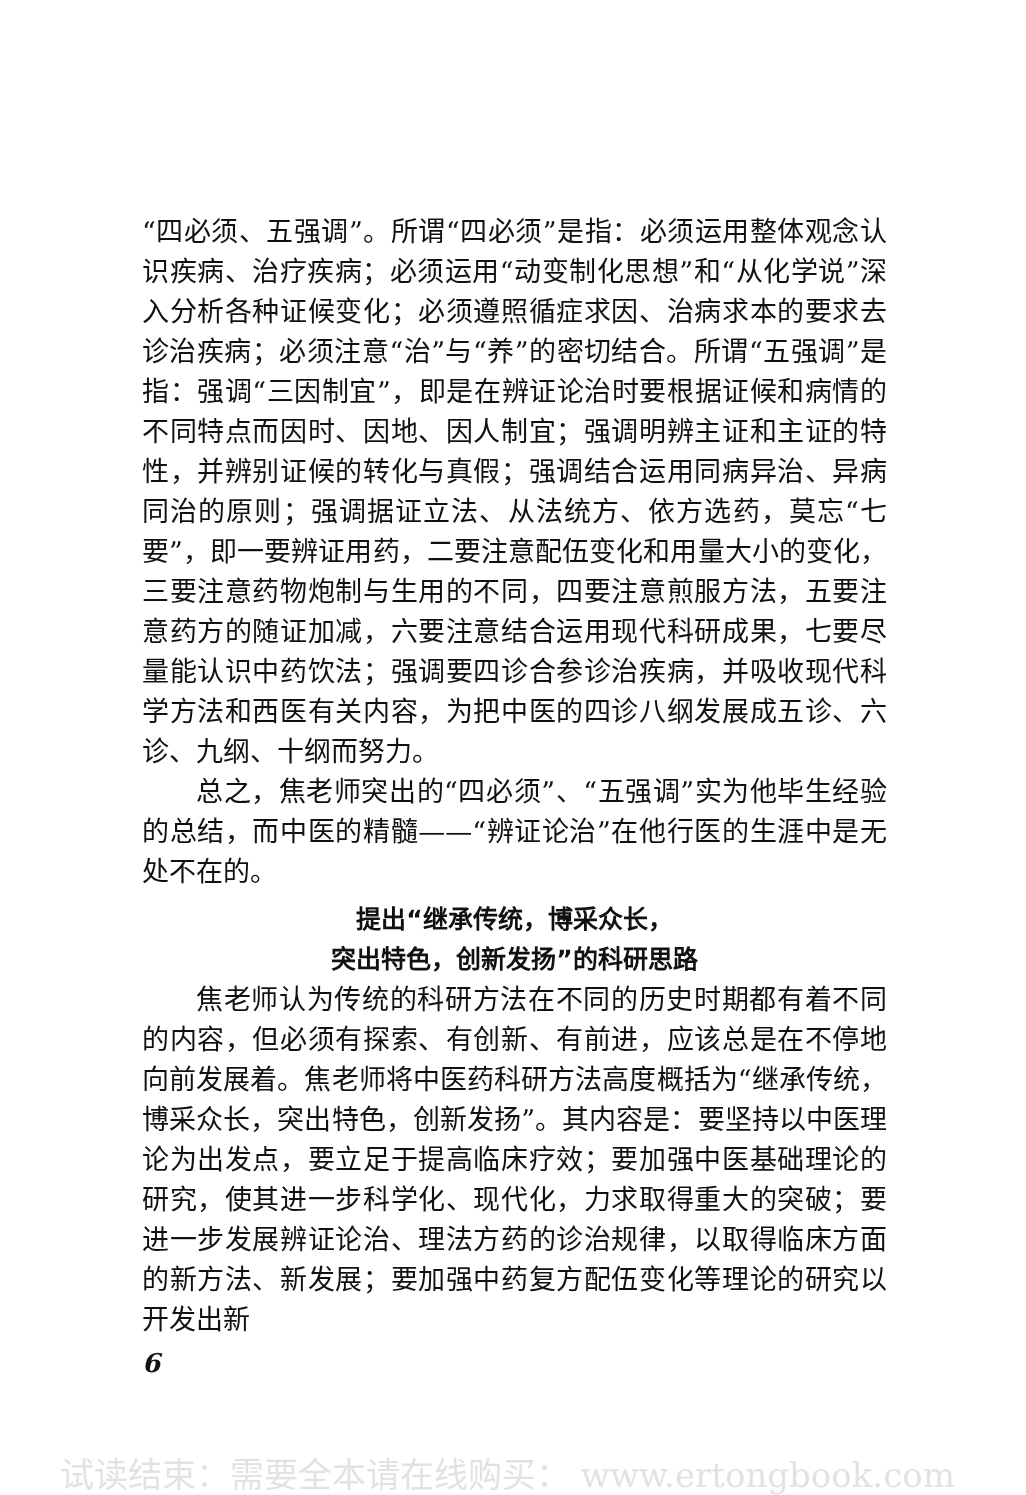“四必须、五强调”。所谓“四必须”是指：必须运用整体观念认识疾病、治疗疾病；必须运用“动变制化思想”和“从化学说”深入分析各种证候变化；必须遵照循症求因、治病求本的要求去诊治疾病；必须注意“治”与“养”的密切结合。所谓“五强调”是指：强调“三因制宜”，即是在辨证论治时要根据证候和病情的不同特点而因时、因地、因人制宜；强调明辨主证和主证的特性，并辨别证候的转化与真假；强调结合运用同病异治、异病同治的原则；强调据证立法、从法统方、依方选药，莫忘“七要”，即一要辨证用药，二要注意配伍变化和用量大小的变化，三要注意药物炮制与生用的不同，四要注意煎服方法，五要注意药方的随证加减，六要注意结合运用现代科研成果，七要尽量能认识中药饮法；强调要四诊合参诊治疾病，并吸收现代科学方法和西医有关内容，为把中医的四诊八纲发展成五诊、六诊、九纲、十纲而努力。
总之，焦老师突出的“四必须”、“五强调”实为他毕生经验的总结，而中医的精髓——“辨证论治”在他行医的生涯中是无处不在的。
提出“继承传统，博采众长，
突出特色，创新发扬”的科研思路
焦老师认为传统的科研方法在不同的历史时期都有着不同的内容，但必须有探索、有创新、有前进，应该总是在不停地向前发展着。焦老师将中医药科研方法高度概括为“继承传统，博采众长，突出特色，创新发扬”。其内容是：要坚持以中医理论为出发点，要立足于提高临床疗效；要加强中医基础理论的研究，使其进一步科学化、现代化，力求取得重大的突破；要进一步发展辨证论治、理法方药的诊治规律，以取得临床方面的新方法、新发展；要加强中药复方配伍变化等理论的研究以开发出新
6
试读结束：需要全本请在线购买： www.ertongbook.com